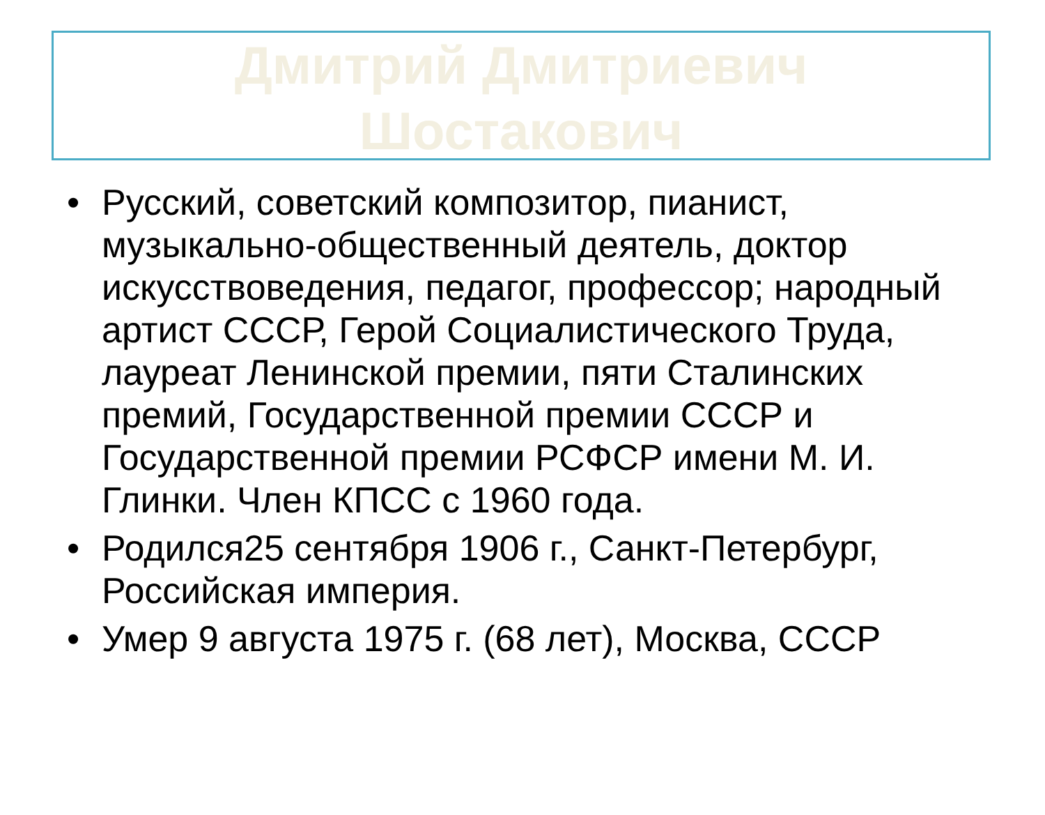Дмитрий Дмитриевич
Шостакович
• Русский, советский композитор, пианист, музыкально-общественный деятель, доктор искусствоведения, педагог, профессор; народный артист СССР, Герой Социалистического Труда, лауреат Ленинской премии, пяти Сталинских премий, Государственной премии СССР и Государственной премии РСФСР имени М. И. Глинки. Член КПСС с 1960 года.
• Родился25 сентября 1906 г., Санкт-Петербург, Российская империя.
• Умер 9 августа 1975 г. (68 лет), Москва, СССР